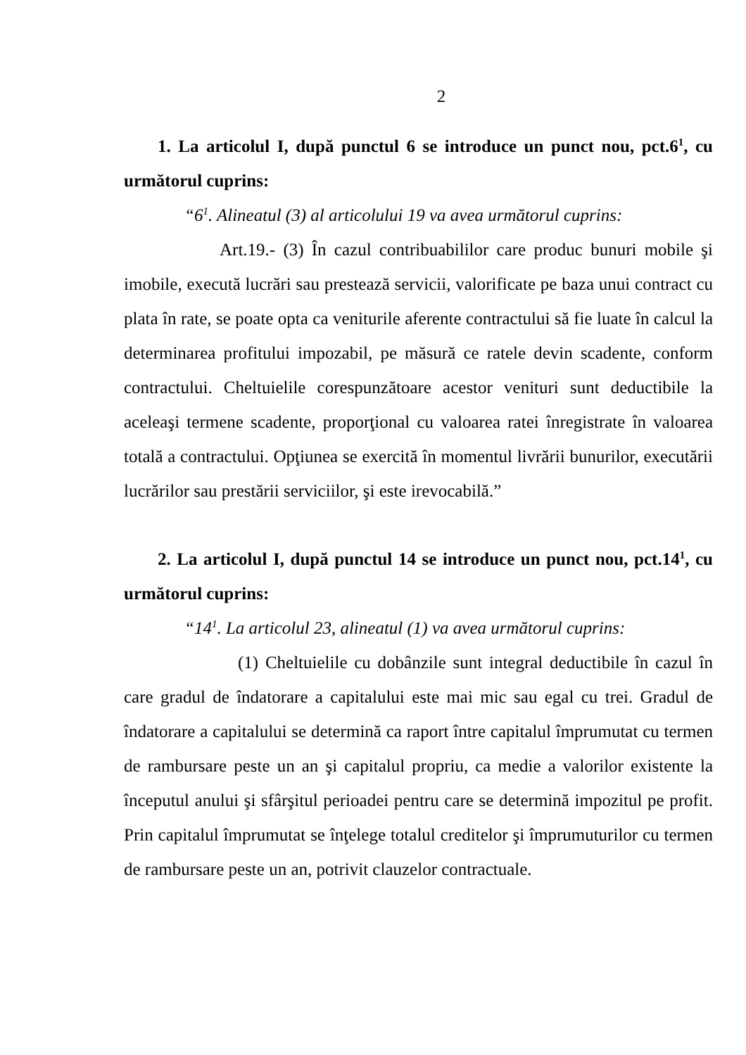2
1. La articolul I, după punctul 6 se introduce un punct nou, pct.6<sup>1</sup>, cu următorul cuprins:
“6<sup>1</sup>. Alineatul (3) al articolului 19 va avea următorul cuprins:
Art.19.- (3) În cazul contribuabililor care produc bunuri mobile şi imobile, execută lucrări sau prestează servicii, valorificate pe baza unui contract cu plata în rate, se poate opta ca veniturile aferente contractului să fie luate în calcul la determinarea profitului impozabil, pe măsură ce ratele devin scadente, conform contractului. Cheltuielile corespunzătoare acestor venituri sunt deductibile la aceleaşi termene scadente, proporţional cu valoarea ratei înregistrate în valoarea totală a contractului. Opţiunea se exercită în momentul livrării bunurilor, executării lucrărilor sau prestării serviciilor, şi este irevocabilă.”
2. La articolul I, după punctul 14 se introduce un punct nou, pct.14<sup>1</sup>, cu următorul cuprins:
“14<sup>1</sup>. La articolul 23, alineatul (1) va avea următorul cuprins:
(1) Cheltuielile cu dobânzile sunt integral deductibile în cazul în care gradul de îndatorare a capitalului este mai mic sau egal cu trei. Gradul de îndatorare a capitalului se determină ca raport între capitalul împrumutat cu termen de rambursare peste un an şi capitalul propriu, ca medie a valorilor existente la începutul anului şi sfârşitul perioadei pentru care se determină impozitul pe profit. Prin capitalul împrumutat se înţelege totalul creditelor şi împrumuturilor cu termen de rambursare peste un an, potrivit clauzelor contractuale.